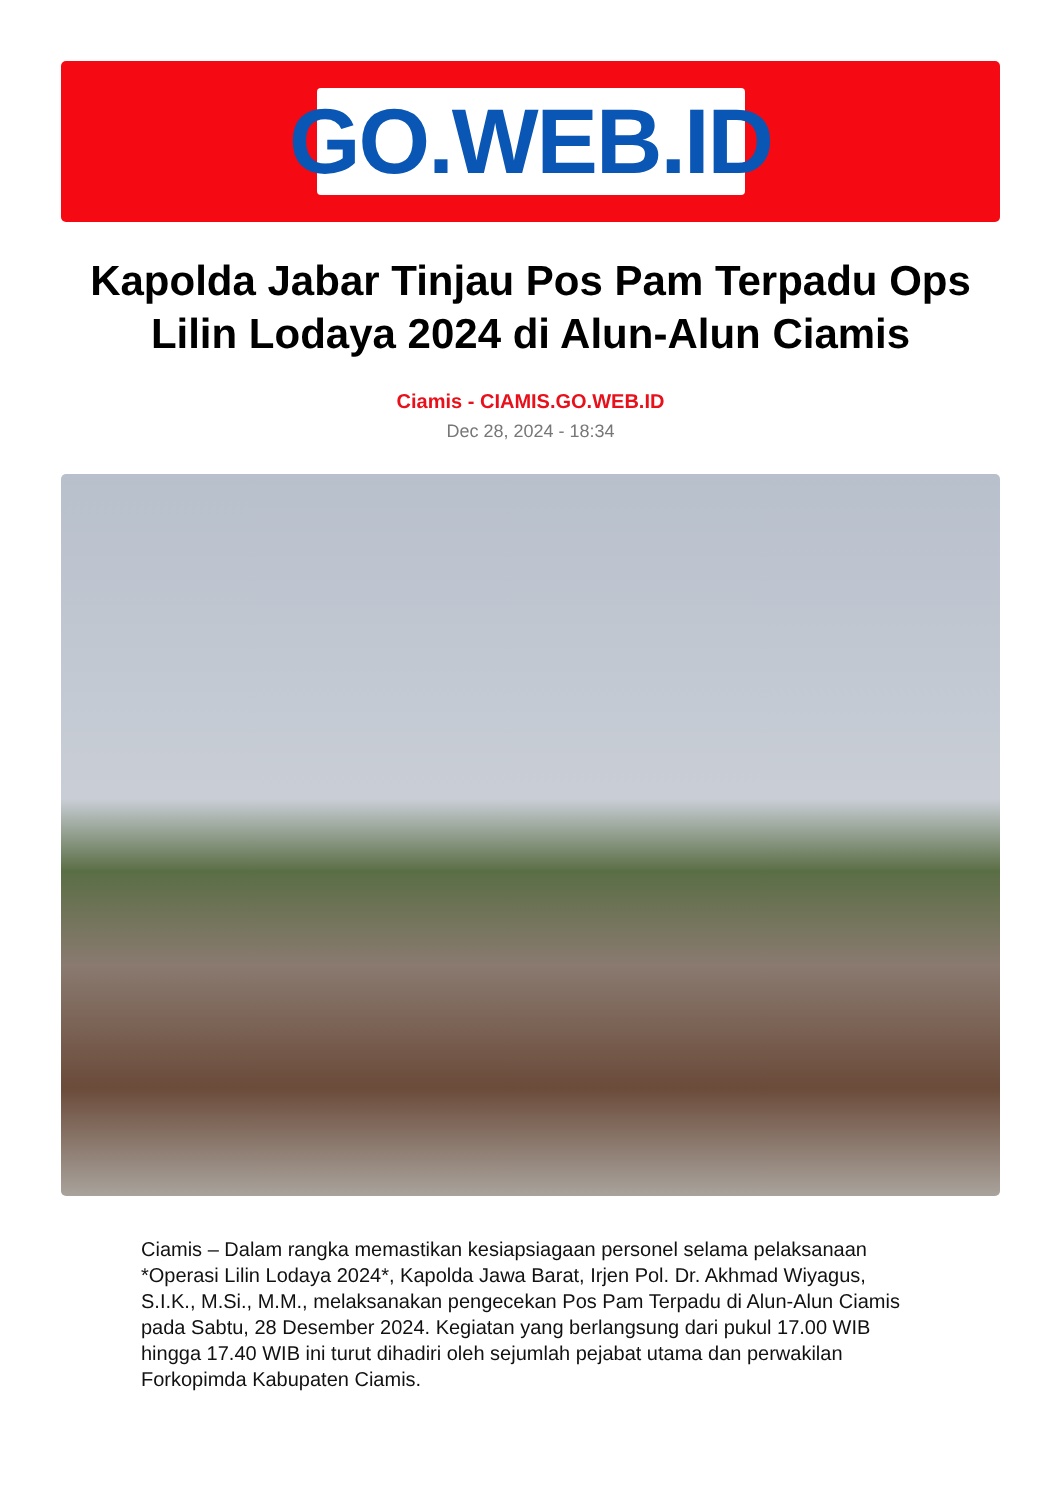GO.WEB.ID
Kapolda Jabar Tinjau Pos Pam Terpadu Ops Lilin Lodaya 2024 di Alun-Alun Ciamis
Ciamis - CIAMIS.GO.WEB.ID
Dec 28, 2024 - 18:34
Ciamis – Dalam rangka memastikan kesiapsiagaan personel selama pelaksanaan *Operasi Lilin Lodaya 2024*, Kapolda Jawa Barat, Irjen Pol. Dr. Akhmad Wiyagus, S.I.K., M.Si., M.M., melaksanakan pengecekan Pos Pam Terpadu di Alun-Alun Ciamis pada Sabtu, 28 Desember 2024. Kegiatan yang berlangsung dari pukul 17.00 WIB hingga 17.40 WIB ini turut dihadiri oleh sejumlah pejabat utama dan perwakilan Forkopimda Kabupaten Ciamis.